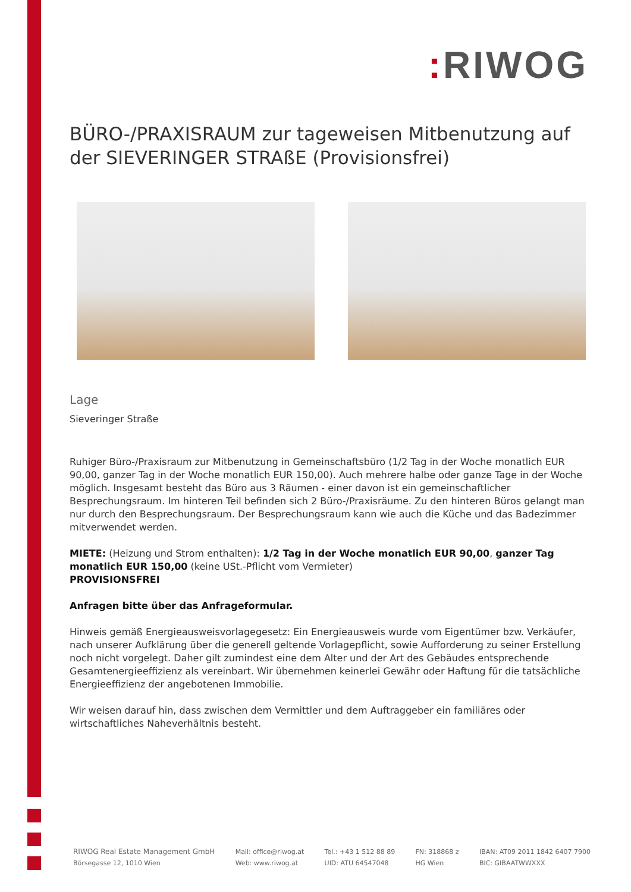: RIWOG
BÜRO-/PRAXISRAUM zur tageweisen Mitbenutzung auf der SIEVERINGER STRAßE (Provisionsfrei)
Lage
Sieveringer Straße
Ruhiger Büro-/Praxisraum zur Mitbenutzung in Gemeinschaftsbüro (1/2 Tag in der Woche monatlich EUR 90,00, ganzer Tag in der Woche monatlich EUR 150,00). Auch mehrere halbe oder ganze Tage in der Woche möglich. Insgesamt besteht das Büro aus 3 Räumen - einer davon ist ein gemeinschaftlicher Besprechungsraum. Im hinteren Teil befinden sich 2 Büro-/Praxisräume. Zu den hinteren Büros gelangt man nur durch den Besprechungsraum. Der Besprechungsraum kann wie auch die Küche und das Badezimmer mitverwendet werden.
MIETE: (Heizung und Strom enthalten): 1/2 Tag in der Woche monatlich EUR 90,00, ganzer Tag monatlich EUR 150,00 (keine USt.-Pflicht vom Vermieter)
PROVISIONSFREI
Anfragen bitte über das Anfrageformular.
Hinweis gemäß Energieausweisvorlagegesetz: Ein Energieausweis wurde vom Eigentümer bzw. Verkäufer, nach unserer Aufklärung über die generell geltende Vorlagepflicht, sowie Aufforderung zu seiner Erstellung noch nicht vorgelegt. Daher gilt zumindest eine dem Alter und der Art des Gebäudes entsprechende Gesamtenergieeffizienz als vereinbart. Wir übernehmen keinerlei Gewähr oder Haftung für die tatsächliche Energieeffizienz der angebotenen Immobilie.
Wir weisen darauf hin, dass zwischen dem Vermittler und dem Auftraggeber ein familiäres oder wirtschaftliches Naheverhältnis besteht.
RIWOG Real Estate Management GmbH
Börsegasse 12, 1010 Wien
Mail: office@riwog.at
Web: www.riwog.at
Tel.: +43 1 512 88 89
UID: ATU 64547048
FN: 318868 z
HG Wien
IBAN: AT09 2011 1842 6407 7900
BIC: GIBAATWWXXX